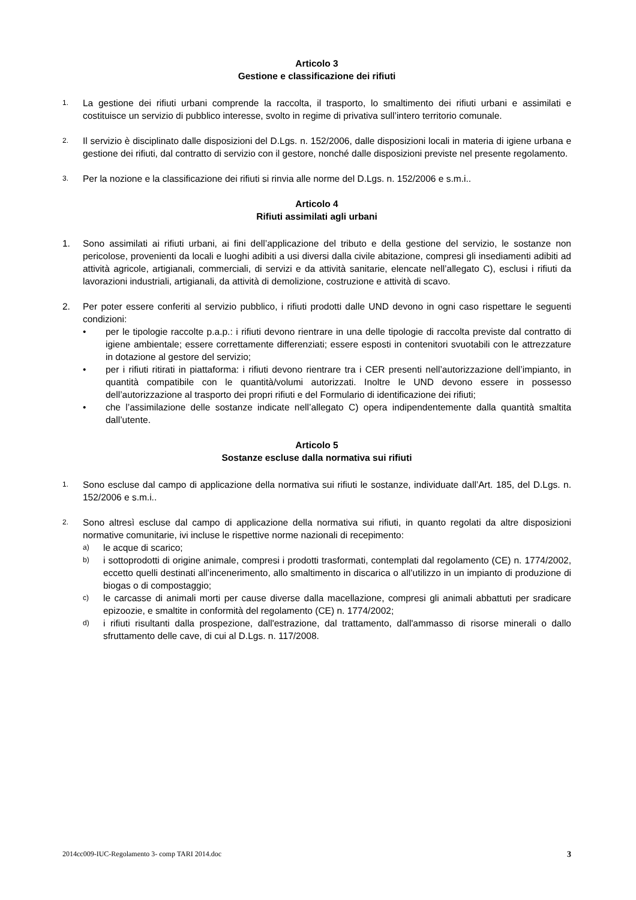Articolo 3
Gestione e classificazione dei rifiuti
1.
La gestione dei rifiuti urbani comprende la raccolta, il trasporto, lo smaltimento dei rifiuti urbani e assimilati e costituisce un servizio di pubblico interesse, svolto in regime di privativa sull’intero territorio comunale.
2.
Il servizio è disciplinato dalle disposizioni del D.Lgs. n. 152/2006, dalle disposizioni locali in materia di igiene urbana e gestione dei rifiuti, dal contratto di servizio con il gestore, nonché dalle disposizioni previste nel presente regolamento.
3.
Per la nozione e la classificazione dei rifiuti si rinvia alle norme del D.Lgs. n. 152/2006 e s.m.i..
Articolo 4
Rifiuti assimilati agli urbani
1. Sono assimilati ai rifiuti urbani, ai fini dell’applicazione del tributo e della gestione del servizio, le sostanze non pericolose, provenienti da locali e luoghi adibiti a usi diversi dalla civile abitazione, compresi gli insediamenti adibiti ad attività agricole, artigianali, commerciali, di servizi e da attività sanitarie, elencate nell’allegato C), esclusi i rifiuti da lavorazioni industriali, artigianali, da attività di demolizione, costruzione e attività di scavo.
2. Per poter essere conferiti al servizio pubblico, i rifiuti prodotti dalle UND devono in ogni caso rispettare le seguenti condizioni:
• per le tipologie raccolte p.a.p.: i rifiuti devono rientrare in una delle tipologie di raccolta previste dal contratto di igiene ambientale; essere correttamente differenziati; essere esposti in contenitori svuotabili con le attrezzature in dotazione al gestore del servizio;
• per i rifiuti ritirati in piattaforma: i rifiuti devono rientrare tra i CER presenti nell’autorizzazione dell’impianto, in quantità compatibile con le quantità/volumi autorizzati. Inoltre le UND devono essere in possesso dell’autorizzazione al trasporto dei propri rifiuti e del Formulario di identificazione dei rifiuti;
• che l’assimilazione delle sostanze indicate nell’allegato C) opera indipendentemente dalla quantità smaltita dall’utente.
Articolo 5
Sostanze escluse dalla normativa sui rifiuti
1.
Sono escluse dal campo di applicazione della normativa sui rifiuti le sostanze, individuate dall’Art. 185, del D.Lgs. n. 152/2006 e s.m.i..
2.
Sono altresì escluse dal campo di applicazione della normativa sui rifiuti, in quanto regolati da altre disposizioni normative comunitarie, ivi incluse le rispettive norme nazionali di recepimento:
a)
le acque di scarico;
b)
i sottoprodotti di origine animale, compresi i prodotti trasformati, contemplati dal regolamento (CE) n. 1774/2002, eccetto quelli destinati all’incenerimento, allo smaltimento in discarica o all’utilizzo in un impianto di produzione di biogas o di compostaggio;
c)
le carcasse di animali morti per cause diverse dalla macellazione, compresi gli animali abbattuti per sradicare epizoozie, e smaltite in conformità del regolamento (CE) n. 1774/2002;
d)
i rifiuti risultanti dalla prospezione, dall'estrazione, dal trattamento, dall'ammasso di risorse minerali o dallo sfruttamento delle cave, di cui al D.Lgs. n. 117/2008.
2014cc009-IUC-Regolamento 3- comp TARI 2014.doc 3